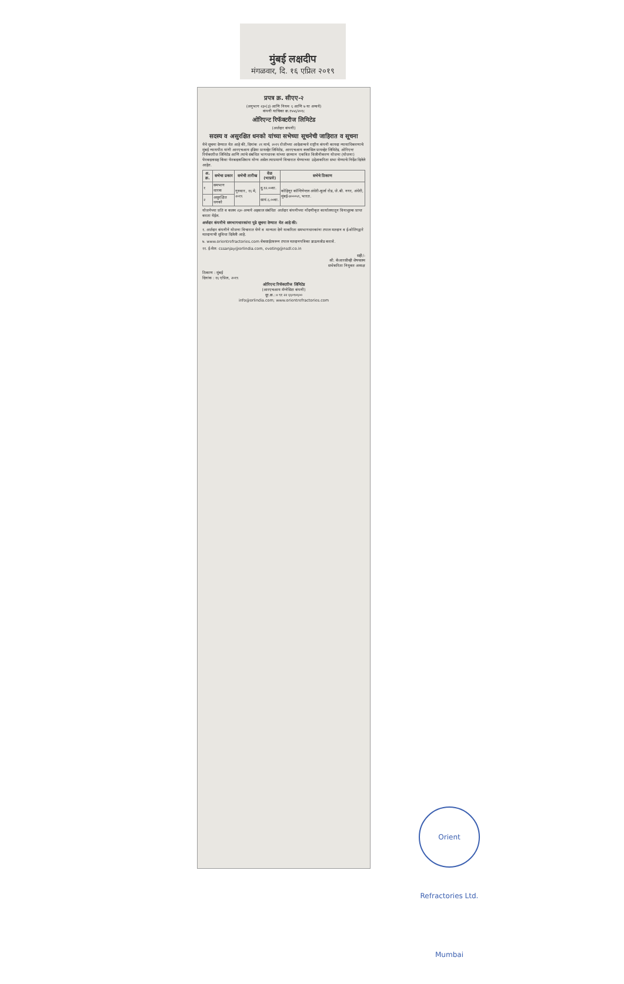मुंबई लक्षदीप
मंगळवार, दि. १६ एप्रिल २०१९
प्रपत्र क्र. सीएए-२
(अनुभाग २३०(३) आणि नियम ६ आणि ७ या अन्वये)
कंपनी याचिका क्र.१५५६/२०१८
ओरिएन्ट रिफॅक्टरीज लिमिटेड
(अर्जदार कंपनी)
सदस्य व असुरक्षित धनको यांच्या सभेच्या सूचनेची जाहिरात व सूचना
येथे सूचना देण्यात येत आहे की, दिनांक २१ मार्च, २०१९ रोजीच्या आदेशान्वये राष्ट्रीय कंपनी कायदा न्यायाधिकरणाचे मुंबई न्यायपीठ यांनी आरएचआय इंडिया प्रायव्हेट लिमिटेड, आरएचआय क्लासिल प्रायव्हेट लिमिटेड, ओरिएन्ट रिफॅक्टरीज लिमिटेड आणि त्यांचे संबंधित भागधारक यांच्या दरम्यान एकत्रित विलीनीकरण योजना (योजना) फेरबदलासह किंवा फेरबदलाशिवाय योग्य असेल त्याप्रमाणे विचारात घेण्याच्या उद्देशाकरिता सभा घेण्याचे निर्देश दिलेले आहेत.
| अ. क्र. | सभेचा प्रकार | सभेची तारीख | वेळ (भाप्रवे) | सभेचे ठिकाण |
| --- | --- | --- | --- | --- |
| १ | समभाग धारक | गुरुवार, १६ मे, २०१९ | दु.१२.००वा. | कोहिनूर कॉन्टिनेन्टल अंधेरी-कुर्ला रोड, जे.बी. नगर, अंधेरी, मुंबई-४०००५९, भारत. |
| २ | असुरक्षित धनको | | सायं.६.००वा. | |
योजनेच्या प्रति व कलम २३० अन्वये अहवाल संबंधित अर्जदार कंपनीच्या नोंदणीकृत कार्यालयातून विनाशुल्क प्राप्त करता येईल.
अर्जदार कंपनीचे समभागधारकांना पुढे सूचना देण्यात येत आहे की:
१. अर्जदार कंपनीने योजना विचारात घेणे व मान्यता देणे याकरिता समभागधारकांना टपाल मतदान व ई-वोटिंगद्वारे मतदानाची सुविधा दिलेली आहे.
७. www.orientrefractories.com वेबसाईटवरून टपाल मतदानपत्रिका डाऊनलोड करावे.
११. ई-मेल: cssanjay@orlindia.com, evoting@nsdl.co.in
सही/-
श्री. केआरसीव्ही शेषचलम
सभेकरिता नियुक्त अध्यक्ष
ठिकाण : मुंबई
दिनांक : १६ एप्रिल, २०१९
ओरिएन्ट रिफॅक्टरीज लिमिटेड
(आरएचआय मॅग्नेसिटा कंपनी)
दूर.क्र.:+९१ २२ ६६०९०६००
info@orlindia.com; www.orientrefractories.com
Orient Refractories Ltd. Mumbai